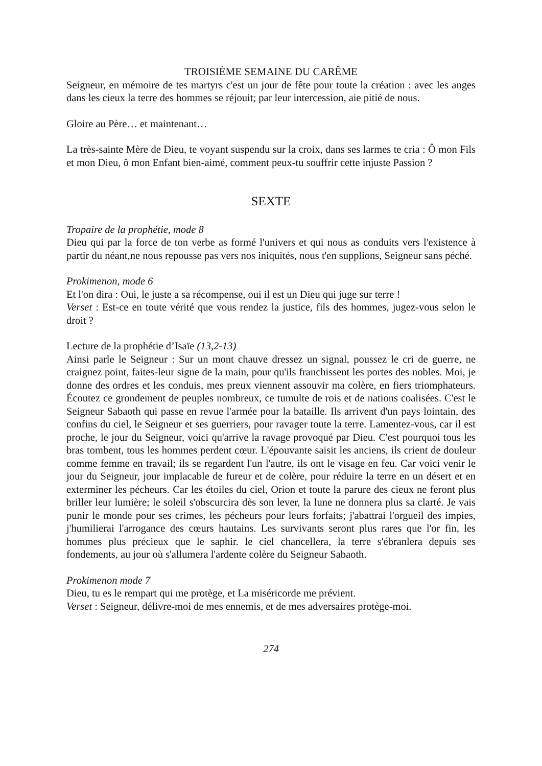TROISIÈME SEMAINE DU CARÊME
Seigneur, en mémoire de tes martyrs c'est un jour de fête pour toute la création : avec les anges dans les cieux la terre des hommes se réjouit; par leur intercession, aie pitié de nous.
Gloire au Père… et maintenant…
La très-sainte Mère de Dieu, te voyant suspendu sur la croix, dans ses larmes te cria : Ô mon Fils et mon Dieu, ô mon Enfant bien-aimé, comment peux-tu souffrir cette injuste Passion ?
SEXTE
Tropaire de la prophétie, mode 8
Dieu qui par la force de ton verbe as formé l'univers et qui nous as conduits vers l'existence à partir du néant,ne nous repousse pas vers nos iniquités, nous t'en supplions, Seigneur sans péché.
Prokimenon, mode 6
Et l'on dira : Oui, le juste a sa récompense, oui il est un Dieu qui juge sur terre !
Verset : Est-ce en toute vérité que vous rendez la justice, fils des hommes, jugez-vous selon le droit ?
Lecture de la prophétie d’Isaïe (13,2-13)
Ainsi parle le Seigneur : Sur un mont chauve dressez un signal, poussez le cri de guerre, ne craignez point, faites-leur signe de la main, pour qu'ils franchissent les portes des nobles. Moi, je donne des ordres et les conduis, mes preux viennent assouvir ma colère, en fiers triomphateurs. Écoutez ce grondement de peuples nombreux, ce tumulte de rois et de nations coalisées. C'est le Seigneur Sabaoth qui passe en revue l'armée pour la bataille. Ils arrivent d'un pays lointain, des confins du ciel, le Seigneur et ses guerriers, pour ravager toute la terre. Lamentez-vous, car il est proche, le jour du Seigneur, voici qu'arrive la ravage provoqué par Dieu. C'est pourquoi tous les bras tombent, tous les hommes perdent cœur. L'épouvante saisit les anciens, ils crient de douleur comme femme en travail; ils se regardent l'un l'autre, ils ont le visage en feu. Car voici venir le jour du Seigneur, jour implacable de fureur et de colère, pour réduire la terre en un désert et en exterminer les pécheurs. Car les étoiles du ciel, Orion et toute la parure des cieux ne feront plus briller leur lumière; le soleil s'obscurcira dès son lever, la lune ne donnera plus sa clarté. Je vais punir le monde pour ses crimes, les pécheurs pour leurs forfaits; j'abattrai l'orgueil des impies, j'humilierai l'arrogance des cœurs hautains. Les survivants seront plus rares que l'or fin, les hommes plus précieux que le saphir. le ciel chancellera, la terre s'ébranlera depuis ses fondements, au jour où s'allumera l'ardente colère du Seigneur Sabaoth.
Prokimenon mode 7
Dieu, tu es le rempart qui me protège, et La miséricorde me prévient.
Verset : Seigneur, délivre-moi de mes ennemis, et de mes adversaires protège-moi.
274